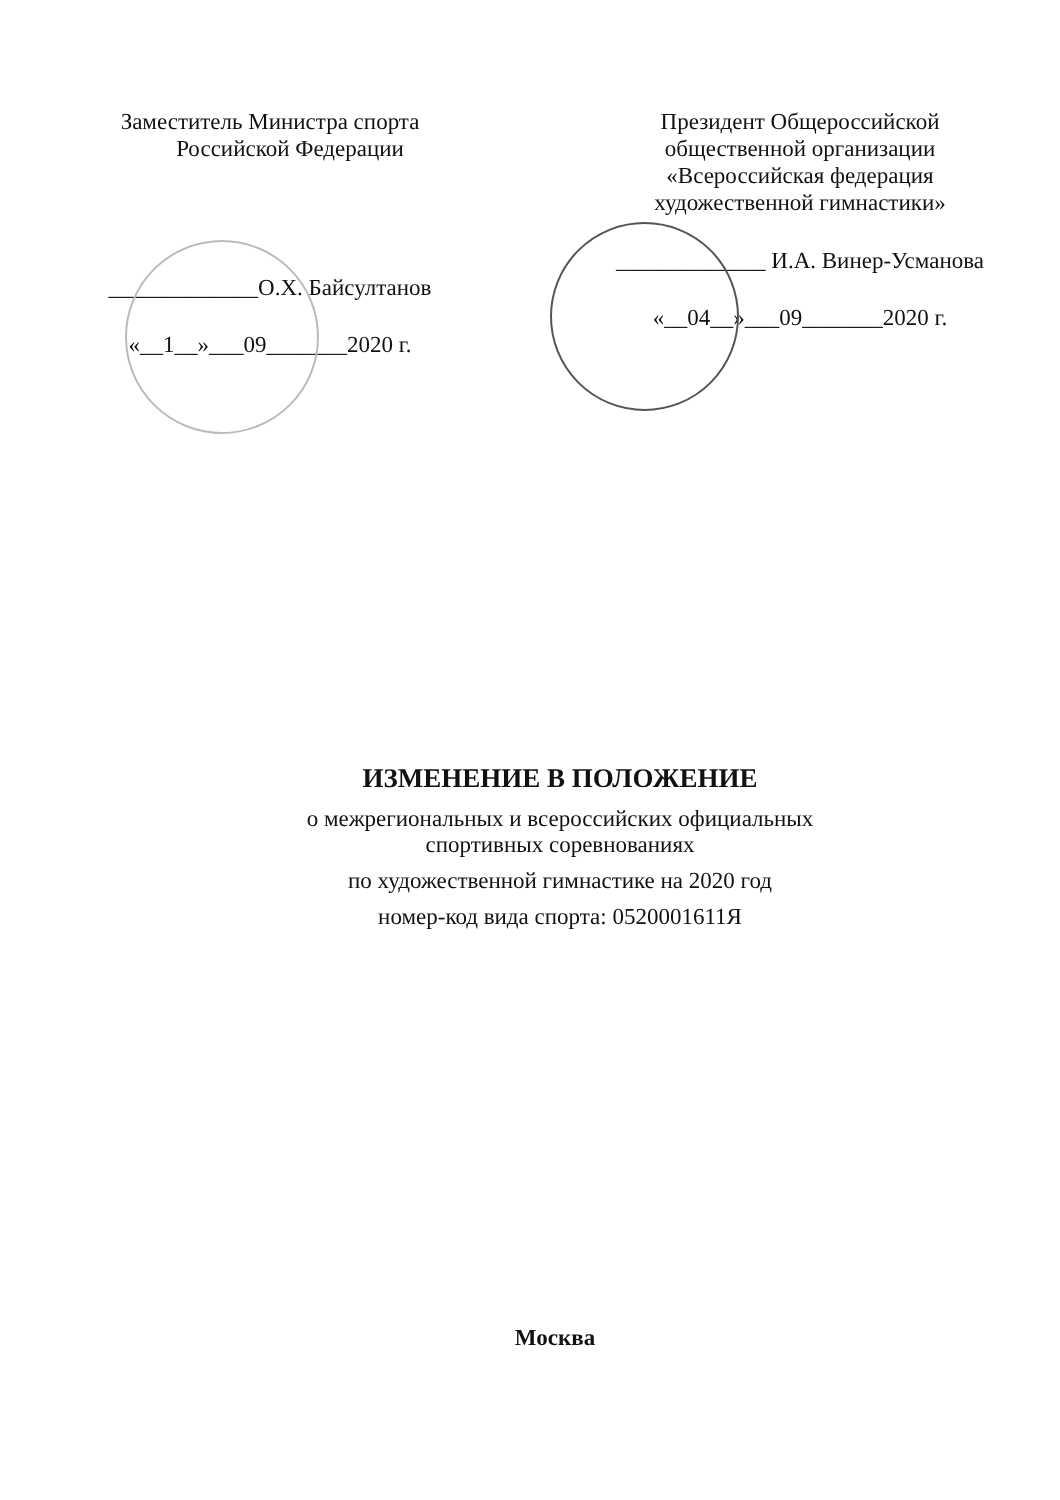Заместитель Министра спорта
Российской Федерации
_____________О.Х. Байсултанов
«__1__»___09_______2020 г.
Президент Общероссийской
общественной организации
«Всероссийская федерация
художественной гимнастики»
_____________ И.А. Винер-Усманова
«__04__»___09_______2020 г.
ИЗМЕНЕНИЕ В ПОЛОЖЕНИЕ
о межрегиональных и всероссийских официальных
спортивных соревнованиях
по художественной гимнастике на 2020 год
номер-код вида спорта: 0520001611Я
Москва